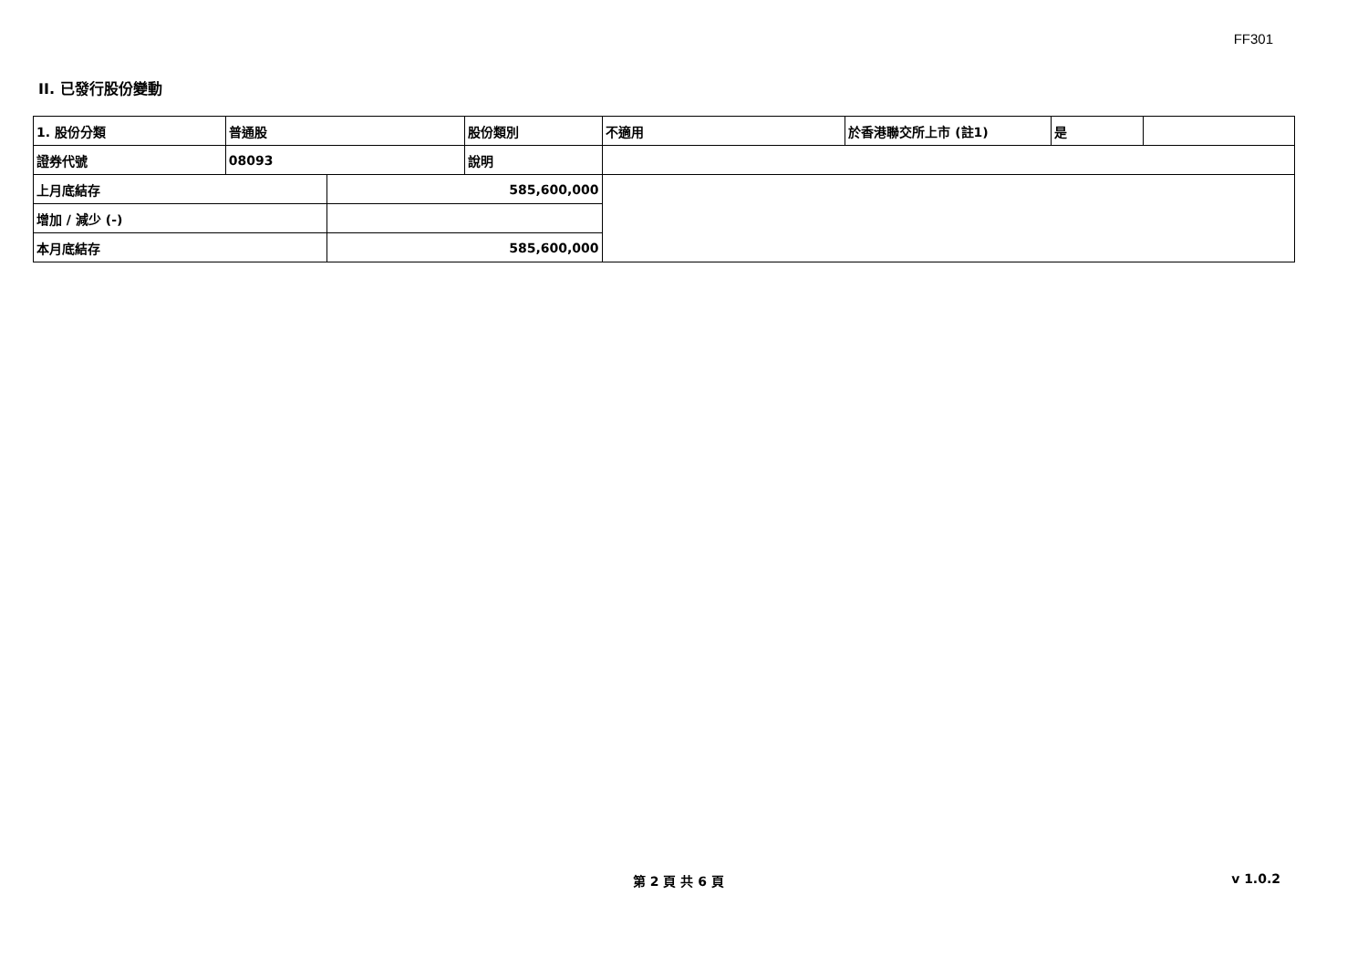FF301
II. 已發行股份變動
| 1. 股份分類 | 普通股 | | 股份類別 | 不適用 | 於香港聯交所上市 (註1) | 是 | |
| 證券代號 | 08093 | | 說明 | | | | |
| 上月底結存 | | 585,600,000 | | | | | |
| 增加 / 減少 (-) | | | | | | | |
| 本月底結存 | | 585,600,000 | | | | | |
第 2 頁 共 6 頁 v 1.0.2